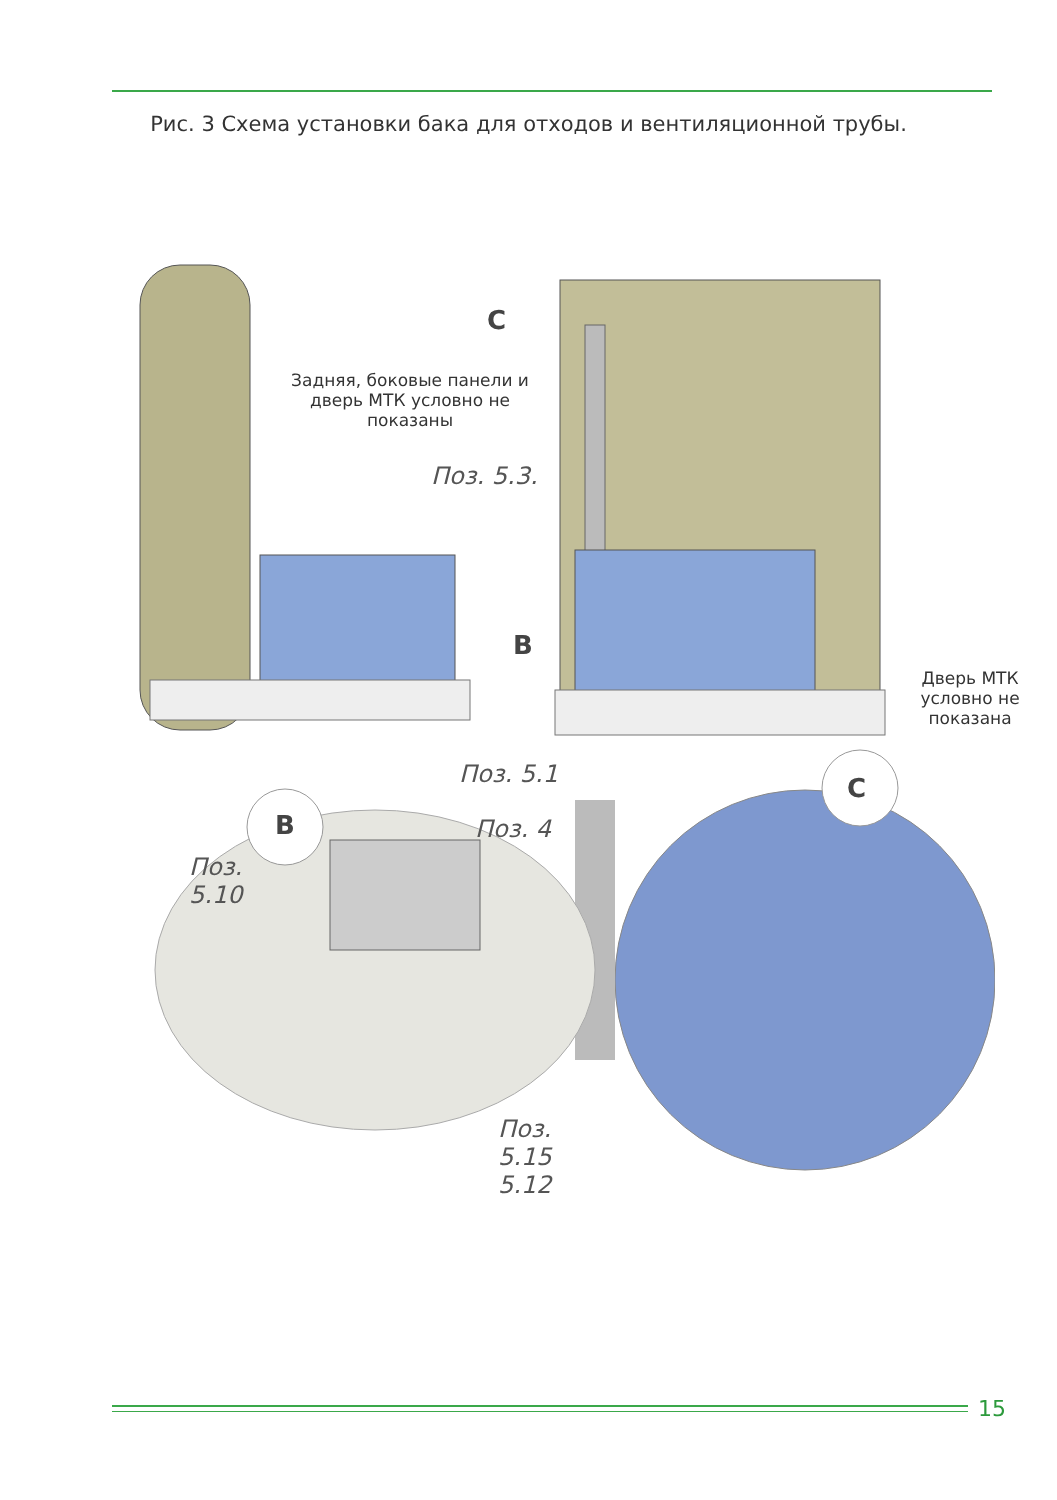Рис. 3 Схема установки бака для отходов и вентиляционной трубы.
C
Задняя, боковые панели и дверь МТК условно не показаны
Поз. 5.3.
B
Дверь МТК условно не показана
Поз. 5.1 C
B Поз. 4
Поз.
5.10
Поз.
5.15
5.12
15